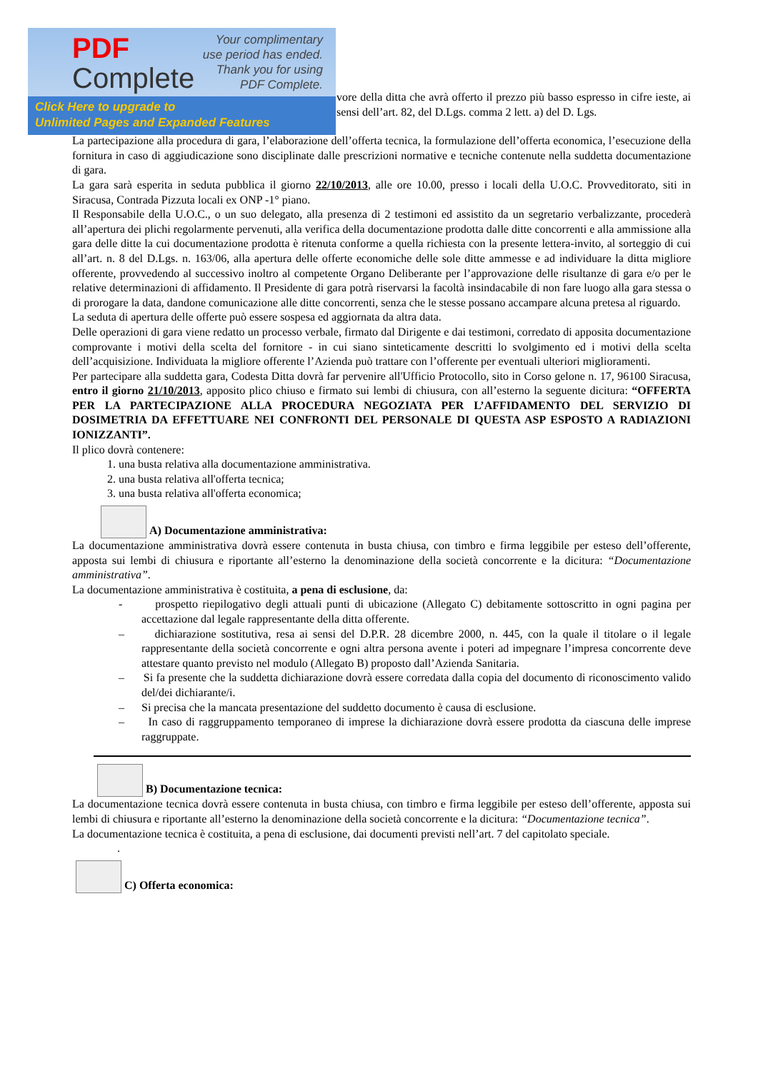PDF
Complete
Your complimentary
use period has ended.
Thank you for using
PDF Complete.
Click Here to upgrade to
Unlimited Pages and Expanded Features
vore della ditta che avrà offerto il prezzo più basso espresso in cifre ieste, ai sensi dell’art. 82, del D.Lgs. comma 2 lett. a) del D. Lgs.
La partecipazione alla procedura di gara, l’elaborazione dell’offerta tecnica, la formulazione dell’offerta economica, l’esecuzione della fornitura in caso di aggiudicazione sono disciplinate dalle prescrizioni normative e tecniche contenute nella suddetta documentazione di gara.
La gara sarà esperita in seduta pubblica il giorno 22/10/2013, alle ore 10.00, presso i locali della U.O.C. Provveditorato, siti in Siracusa, Contrada Pizzuta locali ex ONP -1° piano.
Il Responsabile della U.O.C., o un suo delegato, alla presenza di 2 testimoni ed assistito da un segretario verbalizzante, procederà all’apertura dei plichi regolarmente pervenuti, alla verifica della documentazione prodotta dalle ditte concorrenti e alla ammissione alla gara delle ditte la cui documentazione prodotta è ritenuta conforme a quella richiesta con la presente lettera-invito, al sorteggio di cui all’art. n. 8 del D.Lgs. n. 163/06, alla apertura delle offerte economiche delle sole ditte ammesse e ad individuare la ditta migliore offerente, provvedendo al successivo inoltro al competente Organo Deliberante per l’approvazione delle risultanze di gara e/o per le relative determinazioni di affidamento. Il Presidente di gara potrà riservarsi la facoltà insindacabile di non fare luogo alla gara stessa o di prorogare la data, dandone comunicazione alle ditte concorrenti, senza che le stesse possano accampare alcuna pretesa al riguardo.
La seduta di apertura delle offerte può essere sospesa ed aggiornata da altra data.
Delle operazioni di gara viene redatto un processo verbale, firmato dal Dirigente e dai testimoni, corredato di apposita documentazione comprovante i motivi della scelta del fornitore - in cui siano sinteticamente descritti lo svolgimento ed i motivi della scelta dell’acquisizione. Individuata la migliore offerente l’Azienda può trattare con l’offerente per eventuali ulteriori miglioramenti.
Per partecipare alla suddetta gara, Codesta Ditta dovrà far pervenire all'Ufficio Protocollo, sito in Corso gelone n. 17, 96100 Siracusa, entro il giorno 21/10/2013, apposito plico chiuso e firmato sui lembi di chiusura, con all’esterno la seguente dicitura: “OFFERTA PER LA PARTECIPAZIONE ALLA PROCEDURA NEGOZIATA PER L’AFFIDAMENTO DEL SERVIZIO DI DOSIMETRIA DA EFFETTUARE NEI CONFRONTI DEL PERSONALE DI QUESTA ASP ESPOSTO A RADIAZIONI IONIZZANTI”.
Il plico dovrà contenere:
1. una busta relativa alla documentazione amministrativa.
2. una busta relativa all'offerta tecnica;
3. una busta relativa all'offerta economica;
A) Documentazione amministrativa:
La documentazione amministrativa dovrà essere contenuta in busta chiusa, con timbro e firma leggibile per esteso dell’offerente, apposta sui lembi di chiusura e riportante all’esterno la denominazione della società concorrente e la dicitura: “Documentazione amministrativa”.
La documentazione amministrativa è costituita, a pena di esclusione, da:
- prospetto riepilogativo degli attuali punti di ubicazione (Allegato C) debitamente sottoscritto in ogni pagina per accettazione dal legale rappresentante della ditta offerente.
– dichiarazione sostitutiva, resa ai sensi del D.P.R. 28 dicembre 2000, n. 445, con la quale il titolare o il legale rappresentante della società concorrente e ogni altra persona avente i poteri ad impegnare l’impresa concorrente deve attestare quanto previsto nel modulo (Allegato B) proposto dall’Azienda Sanitaria.
– Si fa presente che la suddetta dichiarazione dovrà essere corredata dalla copia del documento di riconoscimento valido del/dei dichiarante/i.
– Si precisa che la mancata presentazione del suddetto documento è causa di esclusione.
– In caso di raggruppamento temporaneo di imprese la dichiarazione dovrà essere prodotta da ciascuna delle imprese raggruppate.
B) Documentazione tecnica:
La documentazione tecnica dovrà essere contenuta in busta chiusa, con timbro e firma leggibile per esteso dell’offerente, apposta sui lembi di chiusura e riportante all’esterno la denominazione della società concorrente e la dicitura: “Documentazione tecnica”.
La documentazione tecnica è costituita, a pena di esclusione, dai documenti previsti nell’art. 7 del capitolato speciale.
.
C) Offerta economica: